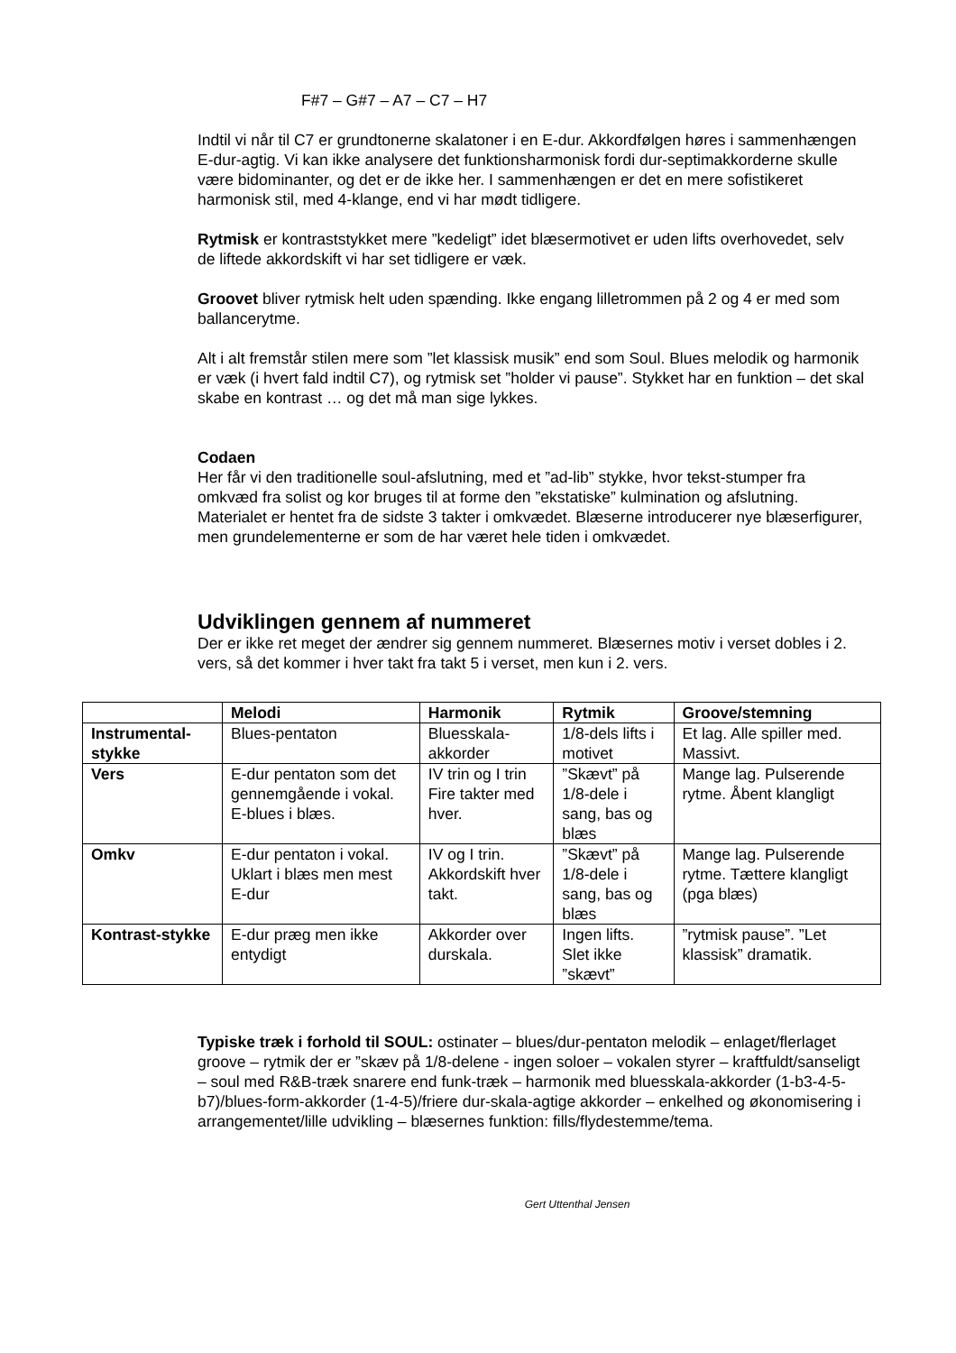F#7 – G#7 – A7 – C7 – H7
Indtil vi når til C7 er grundtonerne skalatoner i en E-dur. Akkordfølgen høres i sammenhængen E-dur-agtig. Vi kan ikke analysere det funktionsharmonisk fordi dur-septimakkorderne skulle være bidominanter, og det er de ikke her. I sammenhængen er det en mere sofistikeret harmonisk stil, med 4-klange, end vi har mødt tidligere.
Rytmisk er kontraststykket mere ”kedeligt” idet blæsermotivet er uden lifts overhovedet, selv de liftede akkordskift vi har set tidligere er væk.
Groovet bliver rytmisk helt uden spænding. Ikke engang lilletrommen på 2 og 4 er med som ballancerytme.
Alt i alt fremstår stilen mere som ”let klassisk musik” end som Soul. Blues melodik og harmonik er væk (i hvert fald indtil C7), og rytmisk set ”holder vi pause”. Stykket har en funktion – det skal skabe en kontrast … og det må man sige lykkes.
Codaen
Her får vi den traditionelle soul-afslutning, med et ”ad-lib” stykke, hvor tekst-stumper fra omkvæd fra solist og kor bruges til at forme den ”ekstatiske” kulmination og afslutning. Materialet er hentet fra de sidste 3 takter i omkvædet. Blæserne introducerer nye blæserfigurer, men grundelementerne er som de har været hele tiden i omkvædet.
Udviklingen gennem af nummeret
Der er ikke ret meget der ændrer sig gennem nummeret. Blæsernes motiv i verset dobles i 2. vers, så det kommer i hver takt fra takt 5 i verset, men kun i 2. vers.
| | Melodi | Harmonik | Rytmik | Groove/stemning |
| --- | --- | --- | --- | --- |
| Instrumental-stykke | Blues-pentaton | Bluesskala-akkorder | 1/8-dels lifts i motivet | Et lag. Alle spiller med. Massivt. |
| Vers | E-dur pentaton som det gennemgående i vokal. E-blues i blæs. | IV trin og I trin Fire takter med hver. | ”Skævt” på 1/8-dele i sang, bas og blæs | Mange lag. Pulserende rytme. Åbent klangligt |
| Omkv | E-dur pentaton i vokal. Uklart i blæs men mest E-dur | IV og I trin. Akkordskift hver takt. | ”Skævt” på 1/8-dele i sang, bas og blæs | Mange lag. Pulserende rytme. Tættere klangligt (pga blæs) |
| Kontrast-stykke | E-dur præg men ikke entydigt | Akkorder over durskala. | Ingen lifts. Slet ikke ”skævt” | ”rytmisk pause”. ”Let klassisk” dramatik. |
Typiske træk i forhold til SOUL: ostinater – blues/dur-pentaton melodik – enlaget/flerlaget groove – rytmik der er ”skæv på 1/8-delene - ingen soloer – vokalen styrer – kraftfuldt/sanseligt – soul med R&B-træk snarere end funk-træk – harmonik med bluesskala-akkorder (1-b3-4-5-b7)/blues-form-akkorder (1-4-5)/friere dur-skala-agtige akkorder – enkelhed og økonomisering i arrangementet/lille udvikling – blæsernes funktion: fills/flydestemme/tema.
Gert Uttenthal Jensen